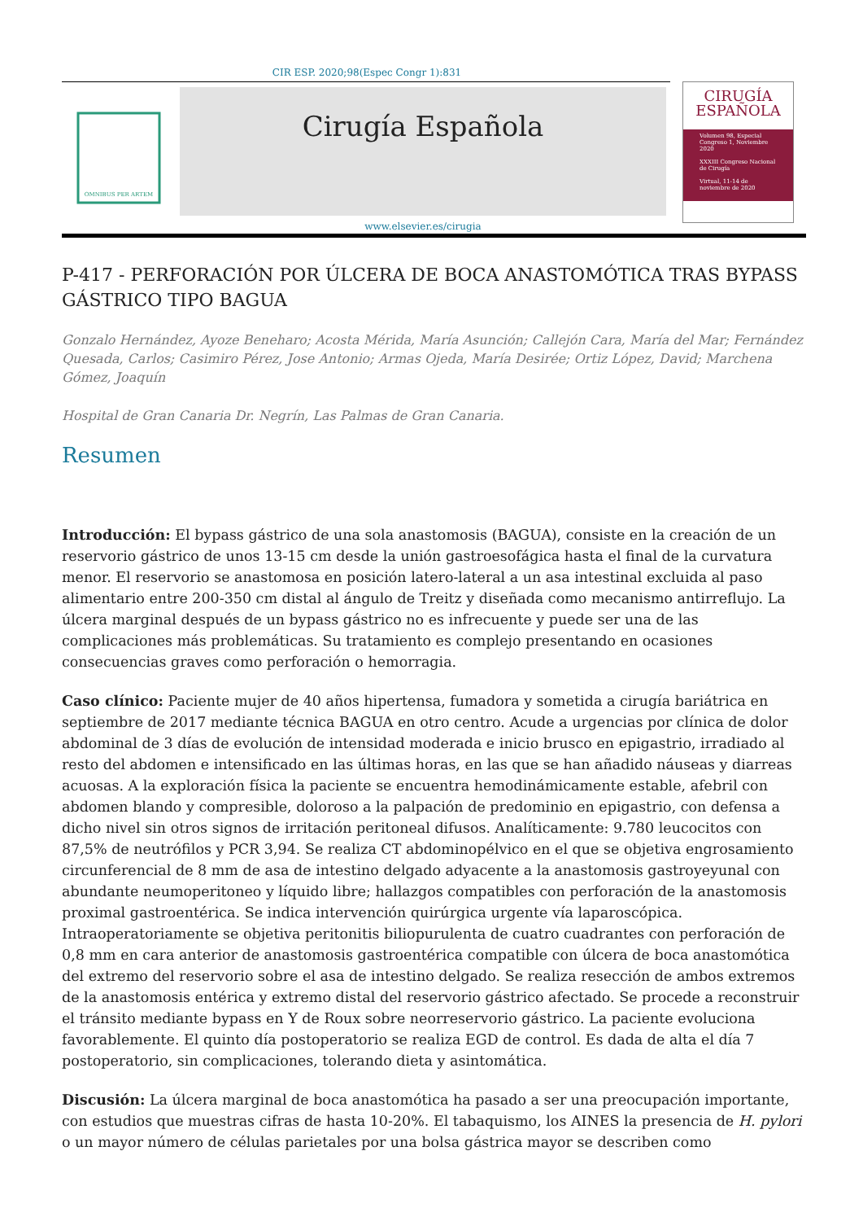CIR ESP. 2020;98(Espec Congr 1):831
OMNIBUS PER ARTEM
Cirugía Española
www.elsevier.es/cirugia
CIRUGÍA
ESPAÑOLA
Volumen 98, Especial Congreso 1, Noviembre 2020
XXXIII Congreso Nacional de Cirugía
Virtual, 11-14 de noviembre de 2020
P-417 - PERFORACIÓN POR ÚLCERA DE BOCA ANASTOMÓTICA TRAS BYPASS GÁSTRICO TIPO BAGUA
Gonzalo Hernández, Ayoze Beneharo; Acosta Mérida, María Asunción; Callejón Cara, María del Mar; Fernández Quesada, Carlos; Casimiro Pérez, Jose Antonio; Armas Ojeda, María Desirée; Ortiz López, David; Marchena Gómez, Joaquín
Hospital de Gran Canaria Dr. Negrín, Las Palmas de Gran Canaria.
Resumen
Introducción: El bypass gástrico de una sola anastomosis (BAGUA), consiste en la creación de un reservorio gástrico de unos 13-15 cm desde la unión gastroesofágica hasta el final de la curvatura menor. El reservorio se anastomosa en posición latero-lateral a un asa intestinal excluida al paso alimentario entre 200-350 cm distal al ángulo de Treitz y diseñada como mecanismo antirreflujo. La úlcera marginal después de un bypass gástrico no es infrecuente y puede ser una de las complicaciones más problemáticas. Su tratamiento es complejo presentando en ocasiones consecuencias graves como perforación o hemorragia.
Caso clínico: Paciente mujer de 40 años hipertensa, fumadora y sometida a cirugía bariátrica en septiembre de 2017 mediante técnica BAGUA en otro centro. Acude a urgencias por clínica de dolor abdominal de 3 días de evolución de intensidad moderada e inicio brusco en epigastrio, irradiado al resto del abdomen e intensificado en las últimas horas, en las que se han añadido náuseas y diarreas acuosas. A la exploración física la paciente se encuentra hemodinámicamente estable, afebril con abdomen blando y compresible, doloroso a la palpación de predominio en epigastrio, con defensa a dicho nivel sin otros signos de irritación peritoneal difusos. Analíticamente: 9.780 leucocitos con 87,5% de neutrófilos y PCR 3,94. Se realiza CT abdominopélvico en el que se objetiva engrosamiento circunferencial de 8 mm de asa de intestino delgado adyacente a la anastomosis gastroyeyunal con abundante neumoperitoneo y líquido libre; hallazgos compatibles con perforación de la anastomosis proximal gastroentérica. Se indica intervención quirúrgica urgente vía laparoscópica. Intraoperatoriamente se objetiva peritonitis biliopurulenta de cuatro cuadrantes con perforación de 0,8 mm en cara anterior de anastomosis gastroentérica compatible con úlcera de boca anastomótica del extremo del reservorio sobre el asa de intestino delgado. Se realiza resección de ambos extremos de la anastomosis entérica y extremo distal del reservorio gástrico afectado. Se procede a reconstruir el tránsito mediante bypass en Y de Roux sobre neorreservorio gástrico. La paciente evoluciona favorablemente. El quinto día postoperatorio se realiza EGD de control. Es dada de alta el día 7 postoperatorio, sin complicaciones, tolerando dieta y asintomática.
Discusión: La úlcera marginal de boca anastomótica ha pasado a ser una preocupación importante, con estudios que muestras cifras de hasta 10-20%. El tabaquismo, los AINES la presencia de H. pylori o un mayor número de células parietales por una bolsa gástrica mayor se describen como